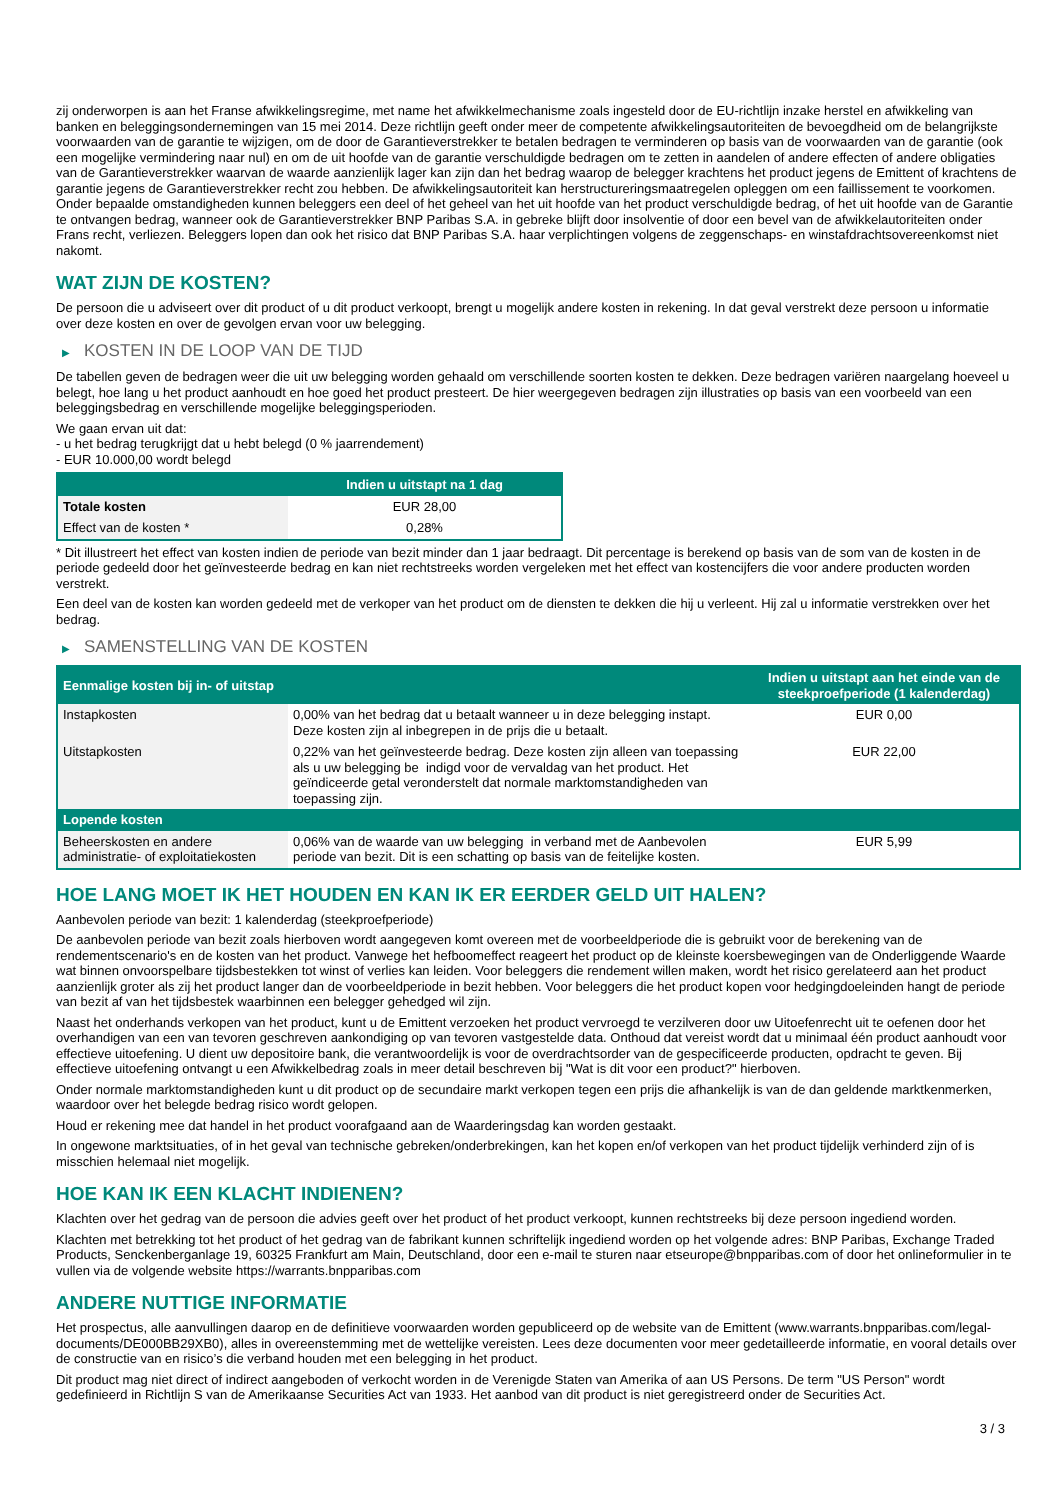zij onderworpen is aan het Franse afwikkelingsregime, met name het afwikkelmechanisme zoals ingesteld door de EU-richtlijn inzake herstel en afwikkeling van banken en beleggingsondernemingen van 15 mei 2014. Deze richtlijn geeft onder meer de competente afwikkelingsautoriteiten de bevoegdheid om de belangrijkste voorwaarden van de garantie te wijzigen, om de door de Garantieverstrekker te betalen bedragen te verminderen op basis van de voorwaarden van de garantie (ook een mogelijke vermindering naar nul) en om de uit hoofde van de garantie verschuldigde bedragen om te zetten in aandelen of andere effecten of andere obligaties van de Garantieverstrekker waarvan de waarde aanzienlijk lager kan zijn dan het bedrag waarop de belegger krachtens het product jegens de Emittent of krachtens de garantie jegens de Garantieverstrekker recht zou hebben. De afwikkelingsautoriteit kan herstructureringsmaatregelen opleggen om een faillissement te voorkomen. Onder bepaalde omstandigheden kunnen beleggers een deel of het geheel van het uit hoofde van het product verschuldigde bedrag, of het uit hoofde van de Garantie te ontvangen bedrag, wanneer ook de Garantieverstrekker BNP Paribas S.A. in gebreke blijft door insolventie of door een bevel van de afwikkelautoriteiten onder Frans recht, verliezen. Beleggers lopen dan ook het risico dat BNP Paribas S.A. haar verplichtingen volgens de zeggenschaps- en winstafdrachtsovereenkomst niet nakomt.
WAT ZIJN DE KOSTEN?
De persoon die u adviseert over dit product of u dit product verkoopt, brengt u mogelijk andere kosten in rekening. In dat geval verstrekt deze persoon u informatie over deze kosten en over de gevolgen ervan voor uw belegging.
▶ KOSTEN IN DE LOOP VAN DE TIJD
De tabellen geven de bedragen weer die uit uw belegging worden gehaald om verschillende soorten kosten te dekken. Deze bedragen variëren naargelang hoeveel u belegt, hoe lang u het product aanhoudt en hoe goed het product presteert. De hier weergegeven bedragen zijn illustraties op basis van een voorbeeld van een beleggingsbedrag en verschillende mogelijke beleggingsperioden.
We gaan ervan uit dat:
- u het bedrag terugkrijgt dat u hebt belegd (0 % jaarrendement)
- EUR 10.000,00 wordt belegd
| | Indien u uitstapt na 1 dag |
| --- | --- |
| Totale kosten | EUR 28,00 |
| Effect van de kosten * | 0,28% |
* Dit illustreert het effect van kosten indien de periode van bezit minder dan 1 jaar bedraagt. Dit percentage is berekend op basis van de som van de kosten in de periode gedeeld door het geïnvesteerde bedrag en kan niet rechtstreeks worden vergeleken met het effect van kostencijfers die voor andere producten worden verstrekt.
Een deel van de kosten kan worden gedeeld met de verkoper van het product om de diensten te dekken die hij u verleent. Hij zal u informatie verstrekken over het bedrag.
▶ SAMENSTELLING VAN DE KOSTEN
| Eenmalige kosten bij in- of uitstap | | Indien u uitstapt aan het einde van de steekproefperiode (1 kalenderdag) |
| --- | --- | --- |
| Instapkosten | 0,00% van het bedrag dat u betaalt wanneer u in deze belegging instapt. Deze kosten zijn al inbegrepen in de prijs die u betaalt. | EUR 0,00 |
| Uitstapkosten | 0,22% van het geïnvesteerde bedrag. Deze kosten zijn alleen van toepassing als u uw belegging be indigd voor de vervaldag van het product. Het geïndiceerde getal veronderstelt dat normale marktomstandigheden van toepassing zijn. | EUR 22,00 |
| Lopende kosten | | |
| Beheerskosten en andere administratie- of exploitatiekosten | 0,06% van de waarde van uw belegging in verband met de Aanbevolen periode van bezit. Dit is een schatting op basis van de feitelijke kosten. | EUR 5,99 |
HOE LANG MOET IK HET HOUDEN EN KAN IK ER EERDER GELD UIT HALEN?
Aanbevolen periode van bezit: 1 kalenderdag (steekproefperiode)
De aanbevolen periode van bezit zoals hierboven wordt aangegeven komt overeen met de voorbeeldperiode die is gebruikt voor de berekening van de rendementscenario's en de kosten van het product. Vanwege het hefboomeffect reageert het product op de kleinste koersbewegingen van de Onderliggende Waarde wat binnen onvoorspelbare tijdsbestekken tot winst of verlies kan leiden. Voor beleggers die rendement willen maken, wordt het risico gerelateerd aan het product aanzienlijk groter als zij het product langer dan de voorbeeldperiode in bezit hebben. Voor beleggers die het product kopen voor hedgingdoeleinden hangt de periode van bezit af van het tijdsbestek waarbinnen een belegger gehedged wil zijn.
Naast het onderhands verkopen van het product, kunt u de Emittent verzoeken het product vervroegd te verzilveren door uw Uitoefenrecht uit te oefenen door het overhandigen van een van tevoren geschreven aankondiging op van tevoren vastgestelde data. Onthoud dat vereist wordt dat u minimaal één product aanhoudt voor effectieve uitoefening. U dient uw depositoire bank, die verantwoordelijk is voor de overdrachtsorder van de gespecificeerde producten, opdracht te geven. Bij effectieve uitoefening ontvangt u een Afwikkelbedrag zoals in meer detail beschreven bij "Wat is dit voor een product?" hierboven.
Onder normale marktomstandigheden kunt u dit product op de secundaire markt verkopen tegen een prijs die afhankelijk is van de dan geldende marktkenmerken, waardoor over het belegde bedrag risico wordt gelopen.
Houd er rekening mee dat handel in het product voorafgaand aan de Waarderingsdag kan worden gestaakt.
In ongewone marktsituaties, of in het geval van technische gebreken/onderbrekingen, kan het kopen en/of verkopen van het product tijdelijk verhinderd zijn of is misschien helemaal niet mogelijk.
HOE KAN IK EEN KLACHT INDIENEN?
Klachten over het gedrag van de persoon die advies geeft over het product of het product verkoopt, kunnen rechtstreeks bij deze persoon ingediend worden.
Klachten met betrekking tot het product of het gedrag van de fabrikant kunnen schriftelijk ingediend worden op het volgende adres: BNP Paribas, Exchange Traded Products, Senckenberganlage 19, 60325 Frankfurt am Main, Deutschland, door een e-mail te sturen naar etseurope@bnpparibas.com of door het onlineformulier in te vullen via de volgende website https://warrants.bnpparibas.com
ANDERE NUTTIGE INFORMATIE
Het prospectus, alle aanvullingen daarop en de definitieve voorwaarden worden gepubliceerd op de website van de Emittent (www.warrants.bnpparibas.com/legal-documents/DE000BB29XB0), alles in overeenstemming met de wettelijke vereisten. Lees deze documenten voor meer gedetailleerde informatie, en vooral details over de constructie van en risico’s die verband houden met een belegging in het product.
Dit product mag niet direct of indirect aangeboden of verkocht worden in de Verenigde Staten van Amerika of aan US Persons. De term "US Person" wordt gedefinieerd in Richtlijn S van de Amerikaanse Securities Act van 1933. Het aanbod van dit product is niet geregistreerd onder de Securities Act.
3 / 3